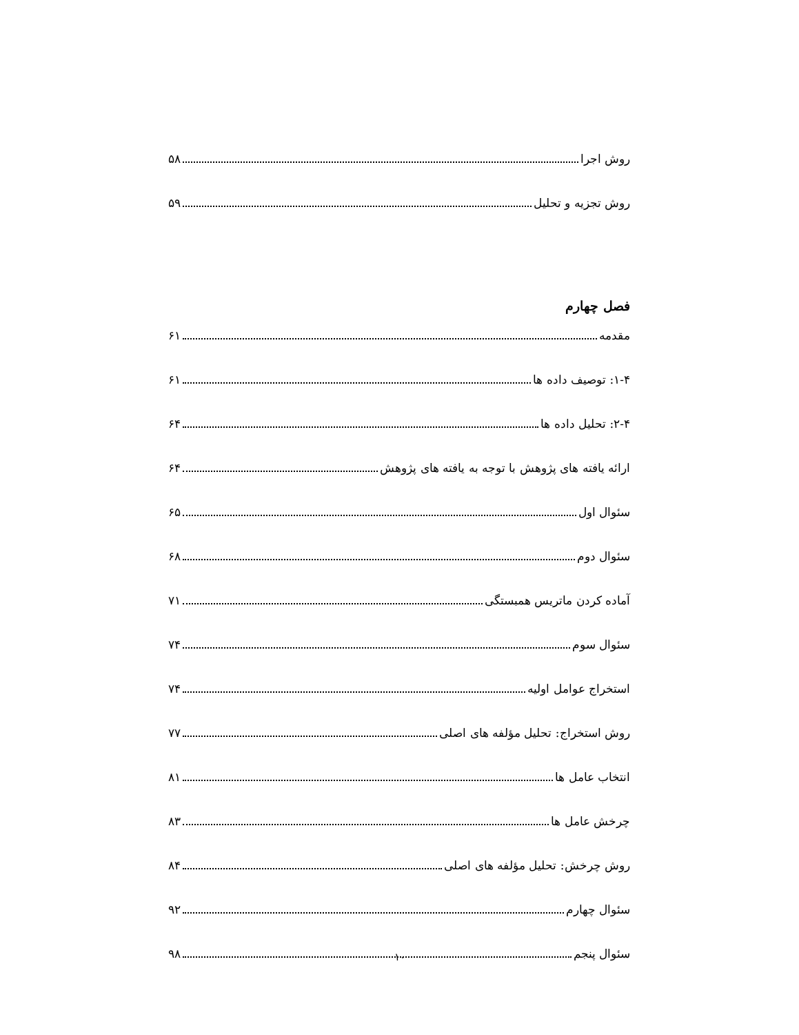روش اجرا ۵۸
روش تجزیه و تحلیل ۵۹
فصل چهارم
مقدمه ۶۱
۱-۴: توصیف داده ها ۶۱
۲-۴: تحلیل داده ها ۶۴
ارائه یافته های پژوهش با توجه به یافته های پژوهش ۶۴
سئوال اول ۶۵
سئوال دوم ۶۸
آماده کردن ماتریس همبستگی ۷۱
سئوال سوم ۷۴
استخراج عوامل اولیه ۷۴
روش استخراج: تحلیل مؤلفه های اصلی ۷۷
انتخاب عامل ها ۸۱
چرخش عامل ها ۸۳
روش چرخش: تحلیل مؤلفه های اصلی ۸۴
سئوال چهارم ۹۲
سئوال پنجم ۹۸
۱۰